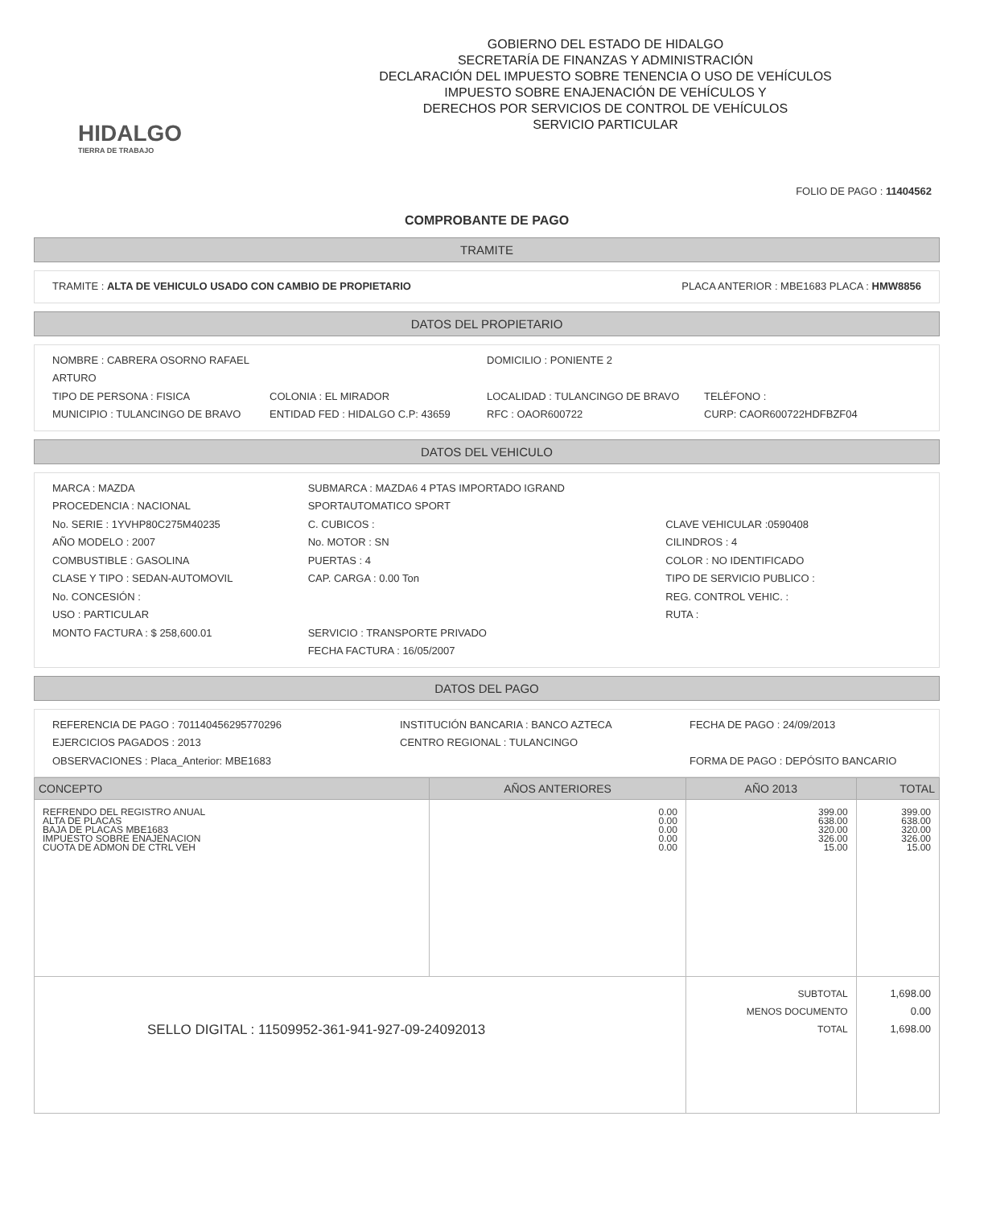HIDALGO
TIERRA DE TRABAJO
GOBIERNO DEL ESTADO DE HIDALGO
SECRETARÍA DE FINANZAS Y ADMINISTRACIÓN
DECLARACIÓN DEL IMPUESTO SOBRE TENENCIA O USO DE VEHÍCULOS
IMPUESTO SOBRE ENAJENACIÓN DE VEHÍCULOS Y
DERECHOS POR SERVICIOS DE CONTROL DE VEHÍCULOS
SERVICIO PARTICULAR
FOLIO DE PAGO : 11404562
COMPROBANTE DE PAGO
TRAMITE
TRAMITE : ALTA DE VEHICULO USADO CON CAMBIO DE PROPIETARIO PLACA ANTERIOR : MBE1683 PLACA : HMW8856
DATOS DEL PROPIETARIO
NOMBRE : CABRERA OSORNO RAFAEL ARTURO DOMICILIO : PONIENTE 2
TIPO DE PERSONA : FISICA COLONIA : EL MIRADOR LOCALIDAD : TULANCINGO DE BRAVO TELÉFONO :
MUNICIPIO : TULANCINGO DE BRAVO ENTIDAD FED : HIDALGO C.P: 43659 RFC : OAOR600722 CURP: CAOR600722HDFBZF04
DATOS DEL VEHICULO
MARCA : MAZDA
PROCEDENCIA : NACIONAL
No. SERIE : 1YVHP80C275M40235
AÑO MODELO : 2007
COMBUSTIBLE : GASOLINA
CLASE Y TIPO : SEDAN-AUTOMOVIL
No. CONCESIÓN :
USO : PARTICULAR
MONTO FACTURA : $ 258,600.01
SUBMARCA : MAZDA6 4 PTAS IMPORTADO IGRAND SPORTAUTOMATICO SPORT
C. CUBICOS :
No. MOTOR : SN
PUERTAS : 4
CAP. CARGA : 0.00 Ton
SERVICIO : TRANSPORTE PRIVADO
FECHA FACTURA : 16/05/2007
CLAVE VEHICULAR :0590408
CILINDROS : 4
COLOR : NO IDENTIFICADO
TIPO DE SERVICIO PUBLICO :
REG. CONTROL VEHIC. :
RUTA :
DATOS DEL PAGO
REFERENCIA DE PAGO : 701140456295770296
EJERCICIOS PAGADOS : 2013
OBSERVACIONES : Placa_Anterior: MBE1683
INSTITUCIÓN BANCARIA : BANCO AZTECA
CENTRO REGIONAL : TULANCINGO
FECHA DE PAGO : 24/09/2013
FORMA DE PAGO : DEPÓSITO BANCARIO
| CONCEPTO | AÑOS ANTERIORES | AÑO 2013 | TOTAL |
| --- | --- | --- | --- |
| REFRENDO DEL REGISTRO ANUAL ALTA DE PLACAS BAJA DE PLACAS MBE1683 IMPUESTO SOBRE ENAJENACION CUOTA DE ADMON DE CTRL VEH | 0.00 0.00 0.00 0.00 0.00 | 399.00 638.00 320.00 326.00 15.00 | 399.00 638.00 320.00 326.00 15.00 |
| SELLO DIGITAL : 11509952-361-941-927-09-24092013 | | SUBTOTAL MENOS DOCUMENTO TOTAL | 1,698.00 0.00 1,698.00 |